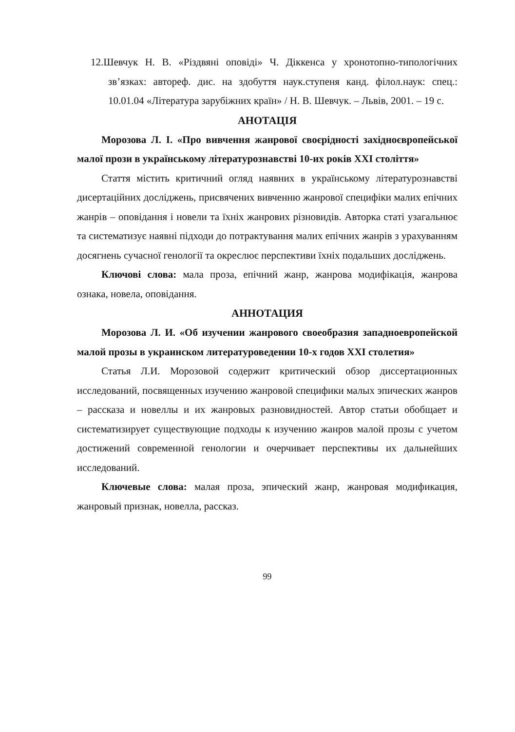12.Шевчук Н. В. «Різдвяні оповіді» Ч. Діккенса у хронотопно-типологічних зв’язках: автореф. дис. на здобуття наук.ступеня канд. філол.наук: спец.: 10.01.04 «Література зарубіжних країн» / Н. В. Шевчук. – Львів, 2001. – 19 с.
АНОТАЦІЯ
Морозова Л. І. «Про вивчення жанрової своєрідності західноєвропейської малої прози в українському літературознавстві 10-их років ХХІ століття»
Стаття містить критичний огляд наявних в українському літературознавстві дисертаційних досліджень, присвячених вивченню жанрової специфіки малих епічних жанрів – оповідання і новели та їхніх жанрових різновидів. Авторка статі узагальнює та систематизує наявні підходи до потрактування малих епічних жанрів з урахуванням досягнень сучасної генології та окреслює перспективи їхніх подальших досліджень.
Ключові слова: мала проза, епічний жанр, жанрова модифікація, жанрова ознака, новела, оповідання.
АННОТАЦИЯ
Морозова Л. И. «Об изучении жанрового своеобразия западноевропейской малой прозы в украинском литературоведении 10-х годов ХХІ столетия»
Статья Л.И. Морозовой содержит критический обзор диссертационных исследований, посвященных изучению жанровой специфики малых эпических жанров – рассказа и новеллы и их жанровых разновидностей. Автор статьи обобщает и систематизирует существующие подходы к изучению жанров малой прозы с учетом достижений современной генологии и очерчивает перспективы их дальнейших исследований.
Ключевые слова: малая проза, эпический жанр, жанровая модификация, жанровый признак, новелла, рассказ.
99